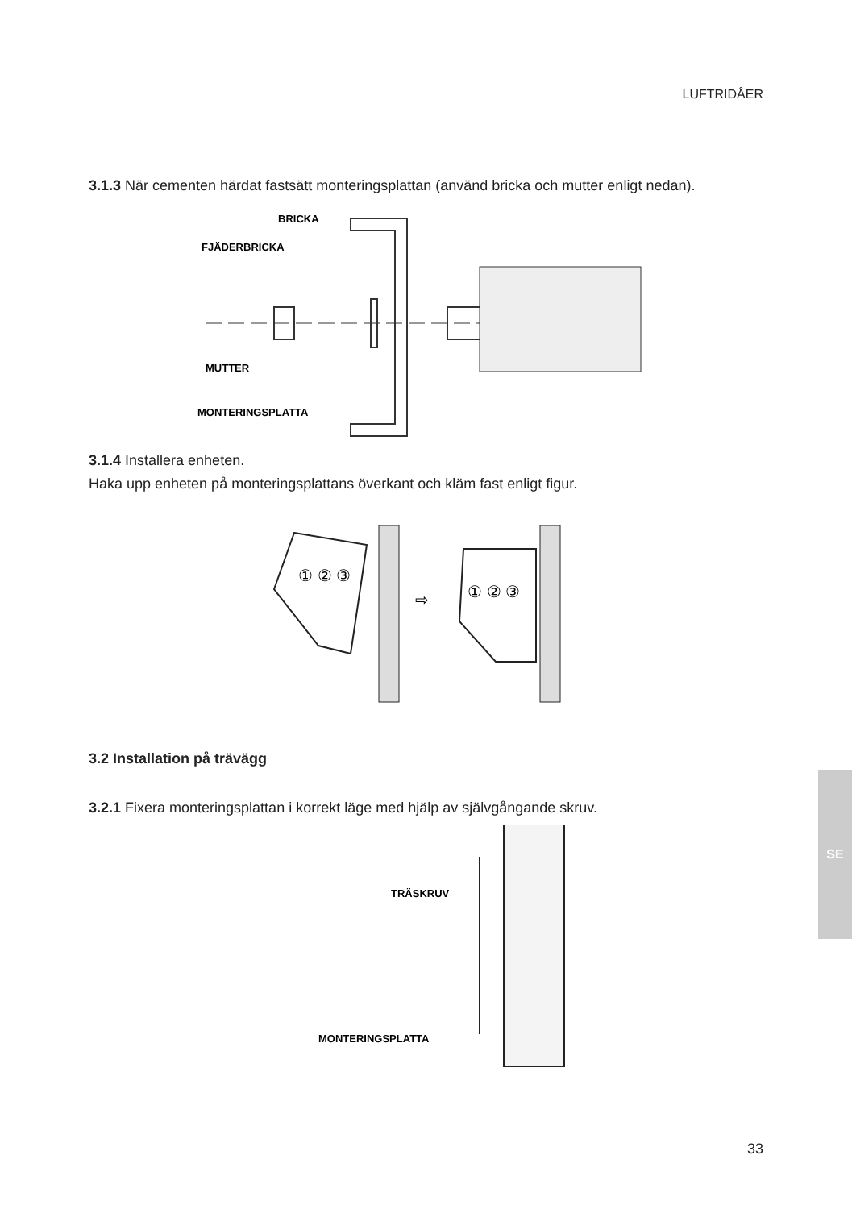LUFTRIDÅER
3.1.3 När cementen härdat fastsätt monteringsplattan (använd bricka och mutter enligt nedan).
BRICKA
FJÄDERBRICKA
MUTTER
MONTERINGSPLATTA
3.1.4 Installera enheten.
Haka upp enheten på monteringsplattans överkant och kläm fast enligt figur.
① ② ③
⇨
① ② ③
3.2 Installation på trävägg
3.2.1 Fixera monteringsplattan i korrekt läge med hjälp av självgångande skruv.
TRÄSKRUV
MONTERINGSPLATTA
SE
33